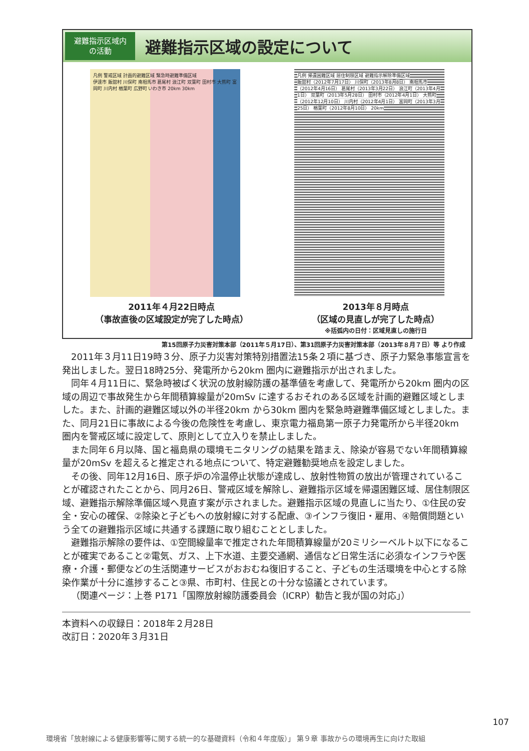避難指示区域内
の活動
避難指示区域の設定について
凡例 警戒区域 計画的避難区域 緊急時避難準備区域
伊達市 飯舘村 川俣町 南相馬市 葛尾村 浪江町 双葉町 田村市 大熊町 富岡町 川内村 楢葉町 広野町 いわき市 20km 30km
凡例 帰還困難区域 居住制限区域 避難指示解除準備区域
飯舘村（2012年7月17日） 川俣町（2013年8月8日） 南相馬市（2012年4月16日） 葛尾村（2013年3月22日） 浪江町（2013年4月1日） 双葉町（2013年5月28日） 田村市（2012年4月1日） 大熊町（2012年12月10日） 川内村（2012年4月1日） 富岡町（2013年3月25日） 楢葉町（2012年8月10日） 20km
2011年４月22日時点
（事故直後の区域設定が完了した時点）
2013年８月時点
（区域の見直しが完了した時点）
※括弧内の日付：区域見直しの施行日
第15回原子力災害対策本部（2011年５月17日）、第31回原子力災害対策本部（2013年８月７日）等 より作成
2011年３月11日19時３分、原子力災害対策特別措置法15条２項に基づき、原子力緊急事態宣言を発出しました。翌日18時25分、発電所から20km 圏内に避難指示が出されました。
同年４月11日に、緊急時被ばく状況の放射線防護の基準値を考慮して、発電所から20km 圏内の区域の周辺で事故発生から年間積算線量が20mSv に達するおそれのある区域を計画的避難区域としました。また、計画的避難区域以外の半径20km から30km 圏内を緊急時避難準備区域としました。また、同月21日に事故による今後の危険性を考慮し、東京電力福島第一原子力発電所から半径20km 圏内を警戒区域に設定して、原則として立入りを禁止しました。
また同年６月以降、国と福島県の環境モニタリングの結果を踏まえ、除染が容易でない年間積算線量が20mSv を超えると推定される地点について、特定避難勧奨地点を設定しました。
その後、同年12月16日、原子炉の冷温停止状態が達成し、放射性物質の放出が管理されていることが確認されたことから、同月26日、警戒区域を解除し、避難指示区域を帰還困難区域、居住制限区域、避難指示解除準備区域へ見直す案が示されました。避難指示区域の見直しに当たり、①住民の安全・安心の確保、②除染と子どもへの放射線に対する配慮、③インフラ復旧・雇用、④賠償問題という全ての避難指示区域に共通する課題に取り組むこととしました。
避難指示解除の要件は、①空間線量率で推定された年間積算線量が20ミリシーベルト以下になることが確実であること②電気、ガス、上下水道、主要交通網、通信など日常生活に必須なインフラや医療・介護・郵便などの生活関連サービスがおおむね復旧すること、子どもの生活環境を中心とする除染作業が十分に進捗すること③県、市町村、住民との十分な協議とされています。
（関連ページ：上巻 P171「国際放射線防護委員会（ICRP）勧告と我が国の対応」）
本資料への収録日：2018年２月28日
改訂日：2020年３月31日
107
環境省「放射線による健康影響等に関する統一的な基礎資料（令和４年度版）」 第９章 事故からの環境再生に向けた取組